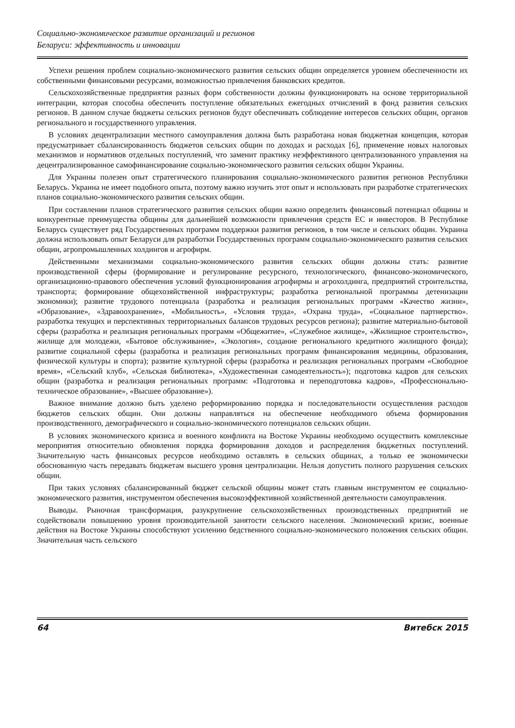Социально-экономическое развитие организаций и регионов
Беларуси: эффективность и инновации
Успехи решения проблем социально-экономического развития сельских общин определяется уровнем обеспеченности их собственными финансовыми ресурсами, возможностью привлечения банковских кредитов.
Сельскохозяйственные предприятия разных форм собственности должны функционировать на основе территориальной интеграции, которая способна обеспечить поступление обязательных ежегодных отчислений в фонд развития сельских регионов. В данном случае бюджеты сельских регионов будут обеспечивать соблюдение интересов сельских общин, органов регионального и государственного управления.
В условиях децентрализации местного самоуправления должна быть разработана новая бюджетная концепция, которая предусматривает сбалансированность бюджетов сельских общин по доходах и расходах [6], применение новых налоговых механизмов и нормативов отдельных поступлений, что заменит практику неэффективного централизованного управления на децентрализированное самофинансирование социально-экономического развития сельских общин Украины.
Для Украины полезен опыт стратегического планирования социально-экономического развития регионов Республики Беларусь. Украина не имеет подобного опыта, поэтому важно изучить этот опыт и использовать при разработке стратегических планов социально-экономического развития сельских общин.
При составлении планов стратегического развития сельских общин важно определить финансовый потенциал общины и конкурентные преимущества общины для дальнейшей возможности привлечения средств ЕС и инвесторов. В Республике Беларусь существует ряд Государственных программ поддержки развития регионов, в том числе и сельских общин. Украина должна использовать опыт Беларуси для разработки Государственных программ социально-экономического развития сельских общин, агропромышленных холдингов и агрофирм.
Действенными механизмами социально-экономического развития сельских общин должны стать: развитие производственной сферы (формирование и регулирование ресурсного, технологического, финансово-экономического, организационно-правового обеспечения условий функционирования агрофирмы и агрохолдинга, предприятий строительства, транспорта; формирование общехозяйственной инфраструктуры; разработка региональной программы детенизации экономики); развитие трудового потенциала (разработка и реализация региональных программ «Качество жизни», «Образование», «Здравоохранение», «Мобильность», «Условия труда», «Охрана труда», «Социальное партнерство». разработка текущих и перспективных территориальных балансов трудовых ресурсов региона); развитие материально-бытовой сферы (разработка и реализация региональных программ «Общежитие», «Служебное жилище», «Жилищное строительство», жилище для молодежи, «Бытовое обслуживание», «Экология», создание регионального кредитного жилищного фонда); развитие социальной сферы (разработка и реализация региональных программ финансирования медицины, образования, физической культуры и спорта); развитие культурной сферы (разработка и реализация региональных программ «Свободное время», «Сельский клуб», «Сельская библиотека», «Художественная самодеятельность»); подготовка кадров для сельских общин (разработка и реализация региональных программ: «Подготовка и переподготовка кадров», «Профессионально-техническое образование», «Высшее образование»).
Важное внимание должно быть уделено реформированию порядка и последовательности осуществления расходов бюджетов сельских общин. Они должны направляться на обеспечение необходимого объема формирования производственного, демографического и социально-экономического потенциалов сельских общин.
В условиях экономического кризиса и военного конфликта на Востоке Украины необходимо осуществить комплексные мероприятия относительно обновления порядка формирования доходов и распределения бюджетных поступлений. Значительную часть финансовых ресурсов необходимо оставлять в сельских общинах, а только ее экономически обоснованную часть передавать бюджетам высшего уровня централизации. Нельзя допустить полного разрушения сельских общин.
При таких условиях сбалансированный бюджет сельской общины может стать главным инструментом ее социально-экономического развития, инструментом обеспечения высокоэффективной хозяйственной деятельности самоуправления.
Выводы. Рыночная трансформация, разукрупнение сельскохозяйственных производственных предприятий не содействовали повышению уровня производительной занятости сельского населения. Экономический кризис, военные действия на Востоке Украины способствуют усилению бедственного социально-экономического положения сельских общин. Значительная часть сельского
64 Витебск 2015